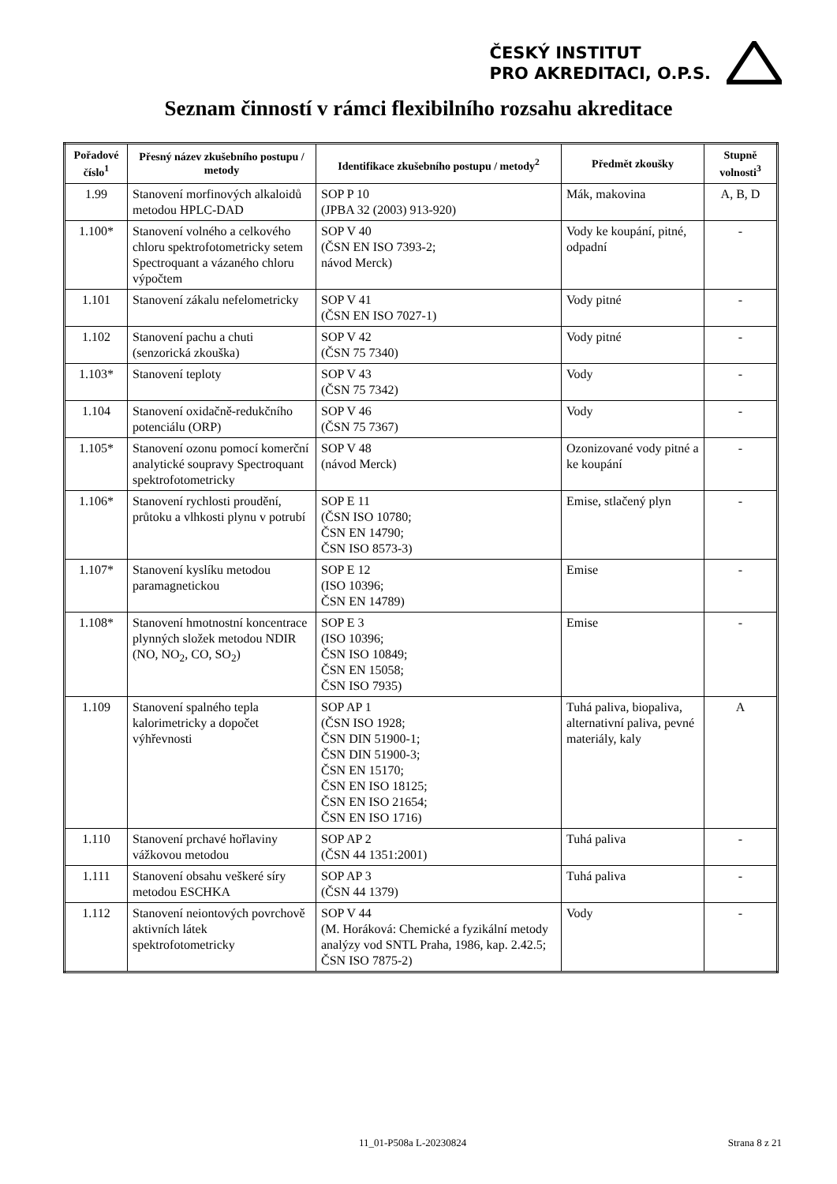ČESKÝ INSTITUT
PRO AKREDITACI, O.P.S.
Seznam činností v rámci flexibilního rozsahu akreditace
| Pořadové číslo<sup>1</sup> | Přesný název zkušebního postupu / metody | Identifikace zkušebního postupu / metody<sup>2</sup> | Předmět zkoušky | Stupně volnosti<sup>3</sup> |
| --- | --- | --- | --- | --- |
| 1.99 | Stanovení morfinových alkaloidů metodou HPLC-DAD | SOP P 10 (JPBA 32 (2003) 913-920) | Mák, makovina | A, B, D |
| 1.100* | Stanovení volného a celkového chloru spektrofotometricky setem Spectroquant a vázaného chloru výpočtem | SOP V 40 (ČSN EN ISO 7393-2; návod Merck) | Vody ke koupání, pitné, odpadní | - |
| 1.101 | Stanovení zákalu nefelometricky | SOP V 41 (ČSN EN ISO 7027-1) | Vody pitné | - |
| 1.102 | Stanovení pachu a chuti (senzorická zkouška) | SOP V 42 (ČSN 75 7340) | Vody pitné | - |
| 1.103* | Stanovení teploty | SOP V 43 (ČSN 75 7342) | Vody | - |
| 1.104 | Stanovení oxidačně-redukčního potenciálu (ORP) | SOP V 46 (ČSN 75 7367) | Vody | - |
| 1.105* | Stanovení ozonu pomocí komerční analytické soupravy Spectroquant spektrofotometricky | SOP V 48 (návod Merck) | Ozonizované vody pitné a ke koupání | - |
| 1.106* | Stanovení rychlosti proudění, průtoku a vlhkosti plynu v potrubí | SOP E 11 (ČSN ISO 10780; ČSN EN 14790; ČSN ISO 8573-3) | Emise, stlačený plyn | - |
| 1.107* | Stanovení kyslíku metodou paramagnetickou | SOP E 12 (ISO 10396; ČSN EN 14789) | Emise | - |
| 1.108* | Stanovení hmotnostní koncentrace plynných složek metodou NDIR (NO, NO<sub>2</sub>, CO, SO<sub>2</sub>) | SOP E 3 (ISO 10396; ČSN ISO 10849; ČSN EN 15058; ČSN ISO 7935) | Emise | - |
| 1.109 | Stanovení spalného tepla kalorimetricky a dopočet výhřevnosti | SOP AP 1 (ČSN ISO 1928; ČSN DIN 51900-1; ČSN DIN 51900-3; ČSN EN 15170; ČSN EN ISO 18125; ČSN EN ISO 21654; ČSN EN ISO 1716) | Tuhá paliva, biopaliva, alternativní paliva, pevné materiály, kaly | A |
| 1.110 | Stanovení prchavé hořlaviny vážkovou metodou | SOP AP 2 (ČSN 44 1351:2001) | Tuhá paliva | - |
| 1.111 | Stanovení obsahu veškeré síry metodou ESCHKA | SOP AP 3 (ČSN 44 1379) | Tuhá paliva | - |
| 1.112 | Stanovení neiontových povrchově aktivních látek spektrofotometricky | SOP V 44 (M. Horáková: Chemické a fyzikální metody analýzy vod SNTL Praha, 1986, kap. 2.42.5; ČSN ISO 7875-2) | Vody | - |
11_01-P508a L-20230824 Strana 8 z 21